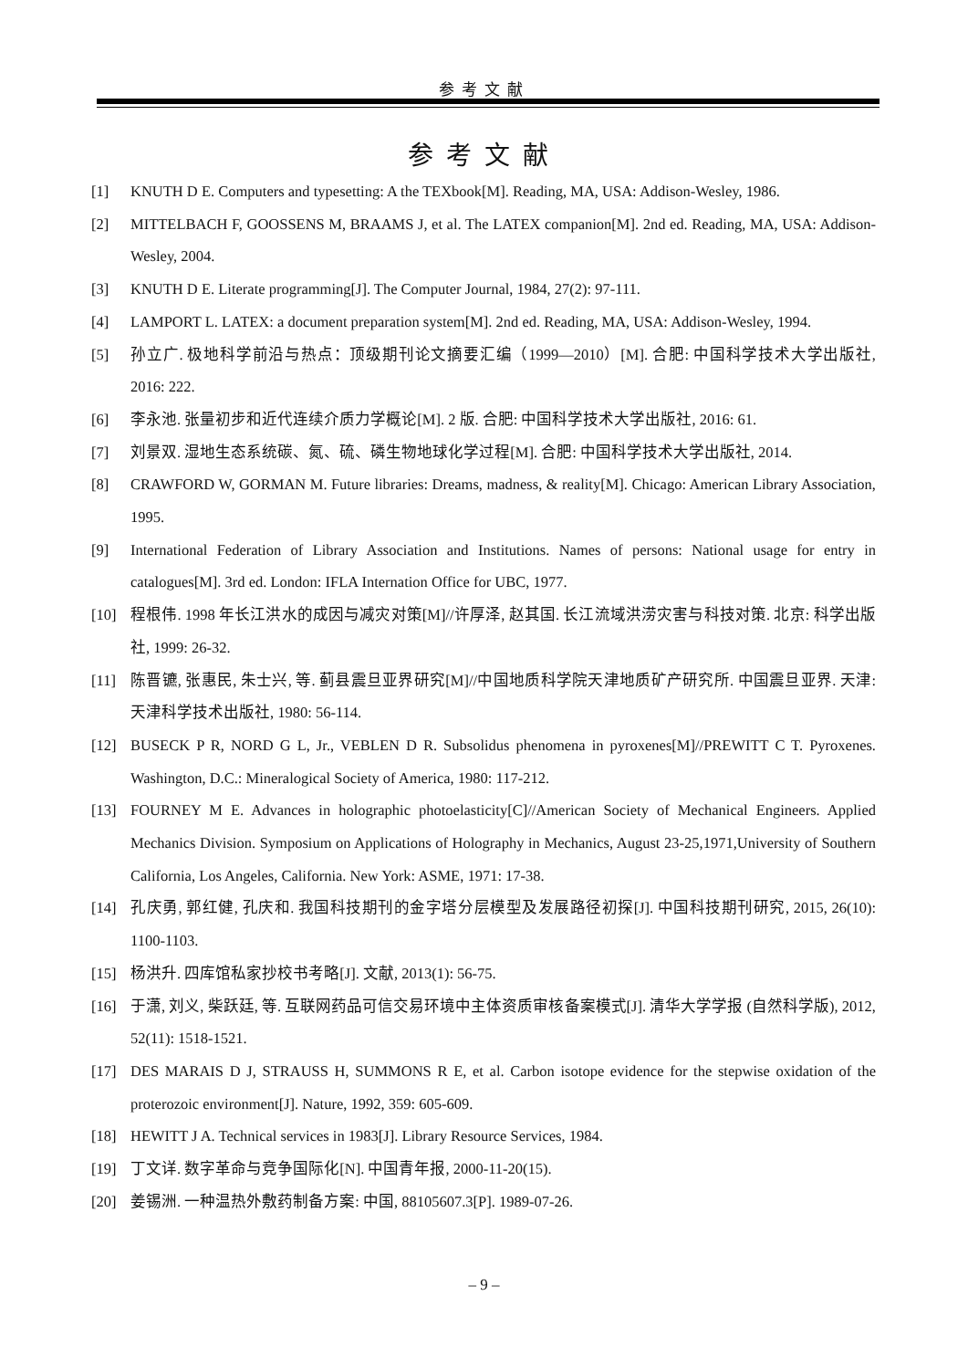参考文献
参考文献
[1] KNUTH D E. Computers and typesetting: A the TEXbook[M]. Reading, MA, USA: Addison-Wesley, 1986.
[2] MITTELBACH F, GOOSSENS M, BRAAMS J, et al. The LATEX companion[M]. 2nd ed. Reading, MA, USA: Addison-Wesley, 2004.
[3] KNUTH D E. Literate programming[J]. The Computer Journal, 1984, 27(2): 97-111.
[4] LAMPORT L. LATEX: a document preparation system[M]. 2nd ed. Reading, MA, USA: Addison-Wesley, 1994.
[5] 孙立广. 极地科学前沿与热点：顶级期刊论文摘要汇编（1999—2010）[M]. 合肥: 中国科学技术大学出版社, 2016: 222.
[6] 李永池. 张量初步和近代连续介质力学概论[M]. 2 版. 合肥: 中国科学技术大学出版社, 2016: 61.
[7] 刘景双. 湿地生态系统碳、氮、硫、磷生物地球化学过程[M]. 合肥: 中国科学技术大学出版社, 2014.
[8] CRAWFORD W, GORMAN M. Future libraries: Dreams, madness, & reality[M]. Chicago: American Library Association, 1995.
[9] International Federation of Library Association and Institutions. Names of persons: National usage for entry in catalogues[M]. 3rd ed. London: IFLA Internation Office for UBC, 1977.
[10] 程根伟. 1998 年长江洪水的成因与减灾对策[M]//许厚泽, 赵其国. 长江流域洪涝灾害与科技对策. 北京: 科学出版社, 1999: 26-32.
[11] 陈晋镳, 张惠民, 朱士兴, 等. 蓟县震旦亚界研究[M]//中国地质科学院天津地质矿产研究所. 中国震旦亚界. 天津: 天津科学技术出版社, 1980: 56-114.
[12] BUSECK P R, NORD G L, Jr., VEBLEN D R. Subsolidus phenomena in pyroxenes[M]//PREWITT C T. Pyroxenes. Washington, D.C.: Mineralogical Society of America, 1980: 117-212.
[13] FOURNEY M E. Advances in holographic photoelasticity[C]//American Society of Mechanical Engineers. Applied Mechanics Division. Symposium on Applications of Holography in Mechanics, August 23-25,1971,University of Southern California, Los Angeles, California. New York: ASME, 1971: 17-38.
[14] 孔庆勇, 郭红健, 孔庆和. 我国科技期刊的金字塔分层模型及发展路径初探[J]. 中国科技期刊研究, 2015, 26(10): 1100-1103.
[15] 杨洪升. 四库馆私家抄校书考略[J]. 文献, 2013(1): 56-75.
[16] 于潇, 刘义, 柴跃廷, 等. 互联网药品可信交易环境中主体资质审核备案模式[J]. 清华大学学报 (自然科学版), 2012, 52(11): 1518-1521.
[17] DES MARAIS D J, STRAUSS H, SUMMONS R E, et al. Carbon isotope evidence for the stepwise oxidation of the proterozoic environment[J]. Nature, 1992, 359: 605-609.
[18] HEWITT J A. Technical services in 1983[J]. Library Resource Services, 1984.
[19] 丁文详. 数字革命与竞争国际化[N]. 中国青年报, 2000-11-20(15).
[20] 姜锡洲. 一种温热外敷药制备方案: 中国, 88105607.3[P]. 1989-07-26.
– 9 –